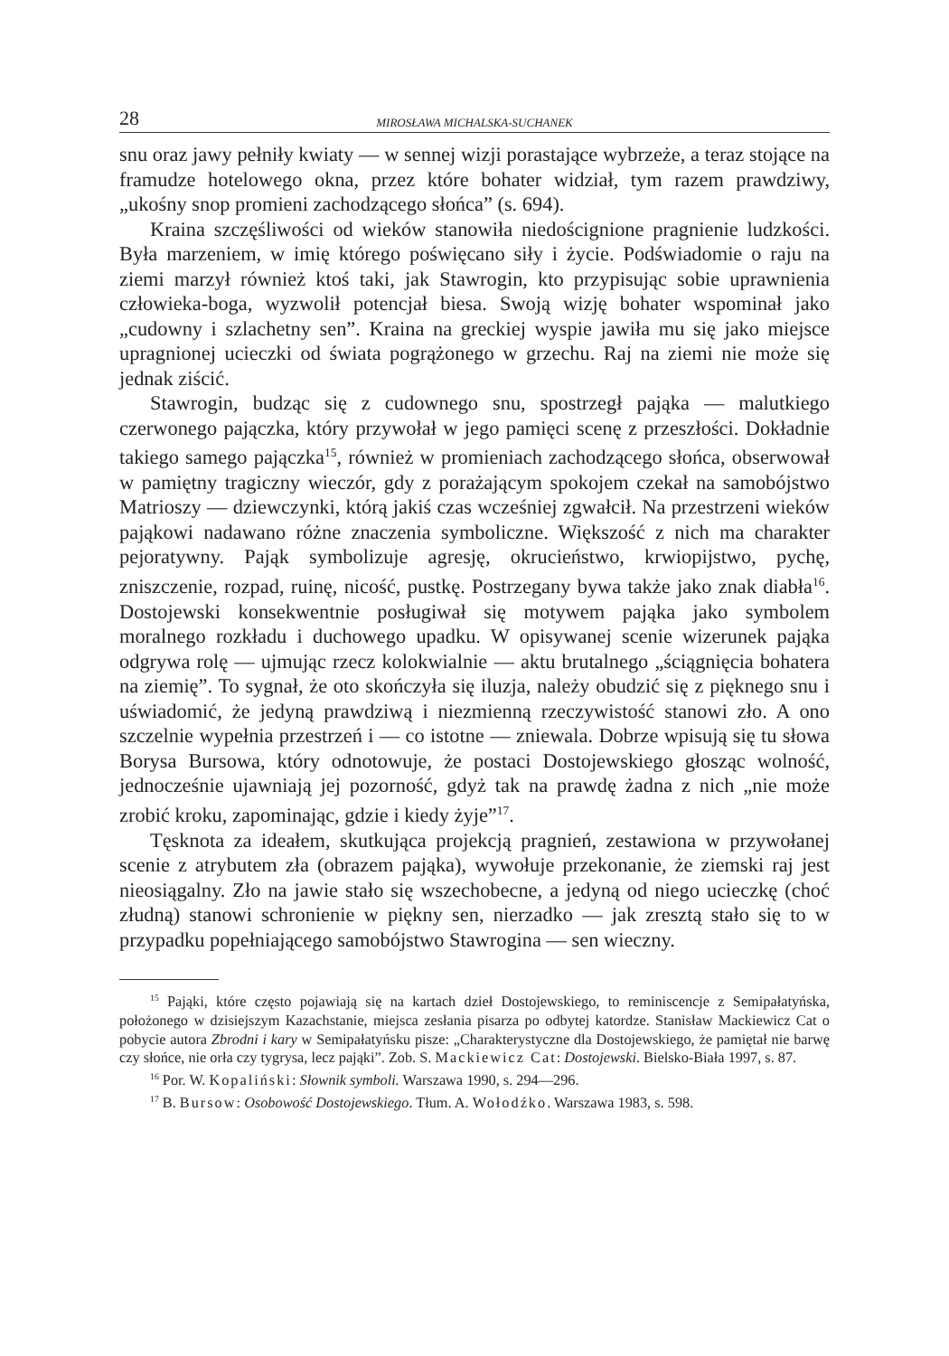28 MIROSŁAWA MICHALSKA-SUCHANEK
snu oraz jawy pełniły kwiaty — w sennej wizji porastające wybrzeże, a teraz stojące na framudze hotelowego okna, przez które bohater widział, tym razem prawdziwy, „ukośny snop promieni zachodzącego słońca” (s. 694).
Kraina szczęśliwości od wieków stanowiła niedoścignione pragnienie ludzkości. Była marzeniem, w imię którego poświęcano siły i życie. Podświadomie o raju na ziemi marzył również ktoś taki, jak Stawrogin, kto przypisując sobie uprawnienia człowieka-boga, wyzwolił potencjał biesa. Swoją wizję bohater wspominał jako „cudowny i szlachetny sen”. Kraina na greckiej wyspie jawiła mu się jako miejsce upragnionej ucieczki od świata pogrążonego w grzechu. Raj na ziemi nie może się jednak ziścić.
Stawrogin, budząc się z cudownego snu, spostrzegł pająka — malutkiego czerwonego pajączka, który przywołał w jego pamięci scenę z przeszłości. Dokładnie takiego samego pajączka<sup>15</sup>, również w promieniach zachodzącego słońca, obserwował w pamiętny tragiczny wieczór, gdy z porażającym spokojem czekał na samobójstwo Matrioszy — dziewczynki, którą jakiś czas wcześniej zgwałcił. Na przestrzeni wieków pająkowi nadawano różne znaczenia symboliczne. Większość z nich ma charakter pejoratywny. Pająk symbolizuje agresję, okrucieństwo, krwiopijstwo, pychę, zniszczenie, rozpad, ruinę, nicość, pustkę. Postrzegany bywa także jako znak diabła<sup>16</sup>. Dostojewski konsekwentnie posługiwał się motywem pająka jako symbolem moralnego rozkładu i duchowego upadku. W opisywanej scenie wizerunek pająka odgrywa rolę — ujmując rzecz kolokwialnie — aktu brutalnego „ściągnięcia bohatera na ziemię”. To sygnał, że oto skończyła się iluzja, należy obudzić się z pięknego snu i uświadomić, że jedyną prawdziwą i niezmienną rzeczywistość stanowi zło. A ono szczelnie wypełnia przestrzeń i — co istotne — zniewala. Dobrze wpisują się tu słowa Borysa Bursowa, który odnotowuje, że postaci Dostojewskiego głosząc wolność, jednocześnie ujawniają jej pozorność, gdyż tak na prawdę żadna z nich „nie może zrobić kroku, zapominając, gdzie i kiedy żyje”<sup>17</sup>.
Tęsknota za ideałem, skutkująca projekcją pragnień, zestawiona w przywołanej scenie z atrybutem zła (obrazem pająka), wywołuje przekonanie, że ziemski raj jest nieosiągalny. Zło na jawie stało się wszechobecne, a jedyną od niego ucieczkę (choć złudną) stanowi schronienie w piękny sen, nierzadko — jak zresztą stało się to w przypadku popełniającego samobójstwo Stawrogina — sen wieczny.
<sup>15</sup> Pająki, które często pojawiają się na kartach dzieł Dostojewskiego, to reminiscencje z Semipałatyńska, położonego w dzisiejszym Kazachstanie, miejsca zesłania pisarza po odbytej katordze. Stanisław Mackiewicz Cat o pobycie autora Zbrodni i kary w Semipałatyńsku pisze: „Charakterystyczne dla Dostojewskiego, że pamiętał nie barwę czy słońce, nie orła czy tygrysa, lecz pająki”. Zob. S. Mackiewicz Cat: Dostojewski. Bielsko-Biała 1997, s. 87.
<sup>16</sup> Por. W. Kopaliński: Słownik symboli. Warszawa 1990, s. 294—296.
<sup>17</sup> B. Bursow: Osobowość Dostojewskiego. Tłum. A. Wołodźko. Warszawa 1983, s. 598.